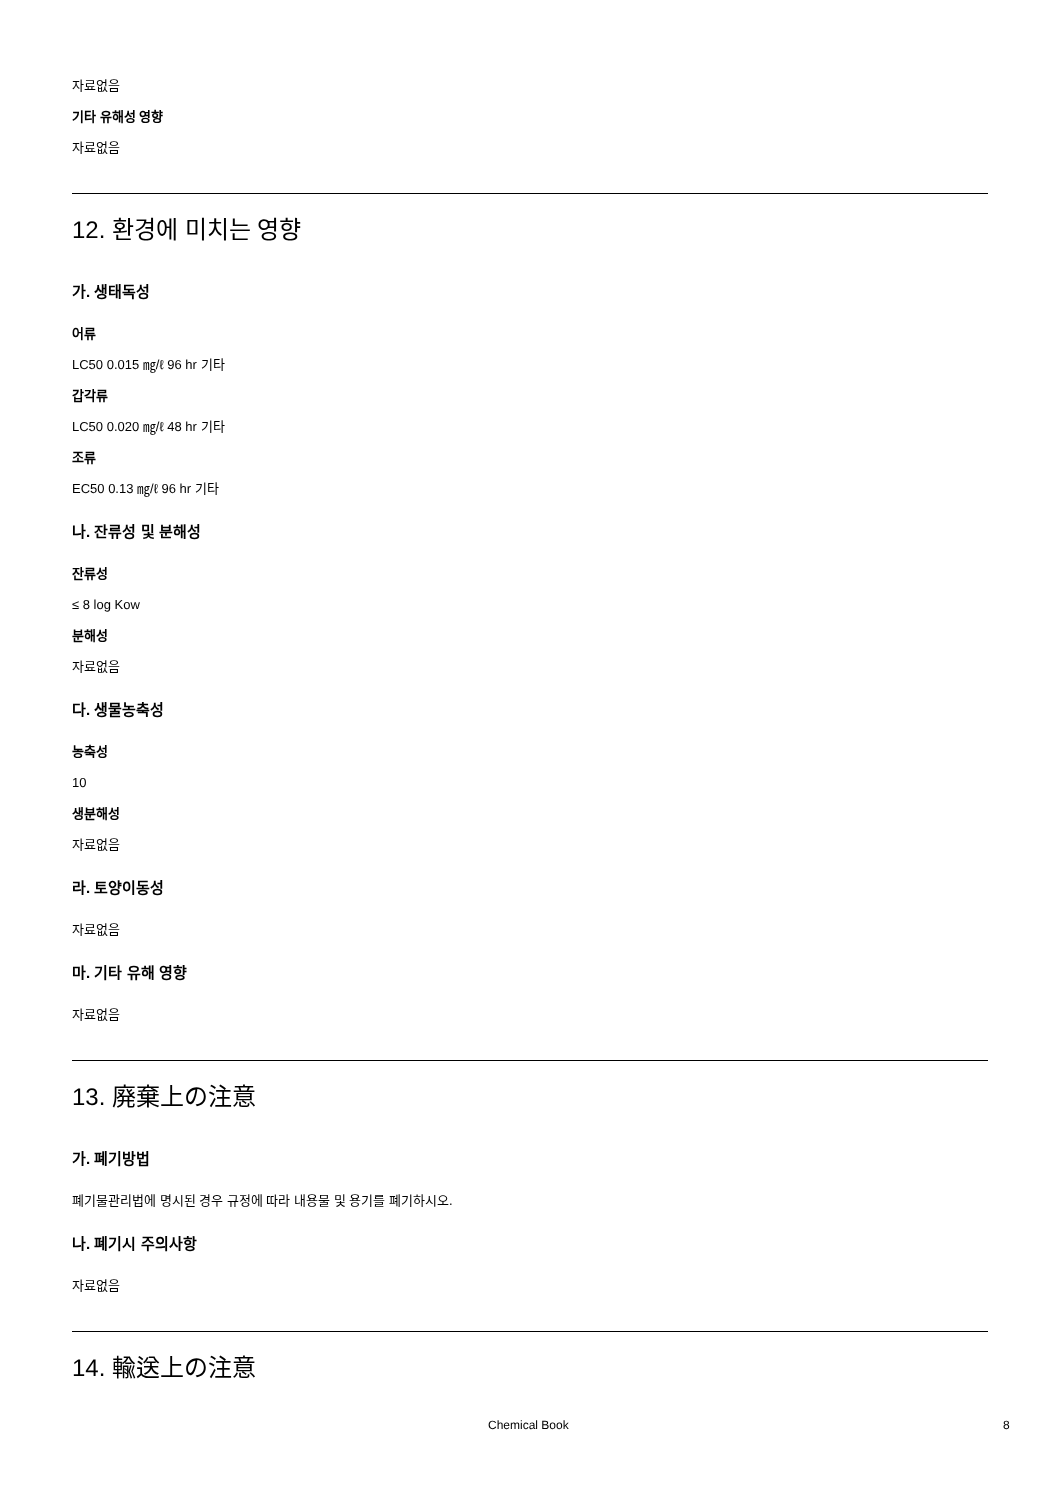자료없음
기타 유해성 영향
자료없음
12. 환경에 미치는 영향
가. 생태독성
어류
LC50 0.015 ㎎/ℓ 96 hr 기타
갑각류
LC50 0.020 ㎎/ℓ 48 hr 기타
조류
EC50 0.13 ㎎/ℓ 96 hr 기타
나. 잔류성 및 분해성
잔류성
≤ 8 log Kow
분해성
자료없음
다. 생물농축성
농축성
10
생분해성
자료없음
라. 토양이동성
자료없음
마. 기타 유해 영향
자료없음
13. 廃棄上の注意
가. 폐기방법
폐기물관리법에 명시된 경우 규정에 따라 내용물 및 용기를 폐기하시오.
나. 폐기시 주의사항
자료없음
14. 輸送上の注意
Chemical Book 8